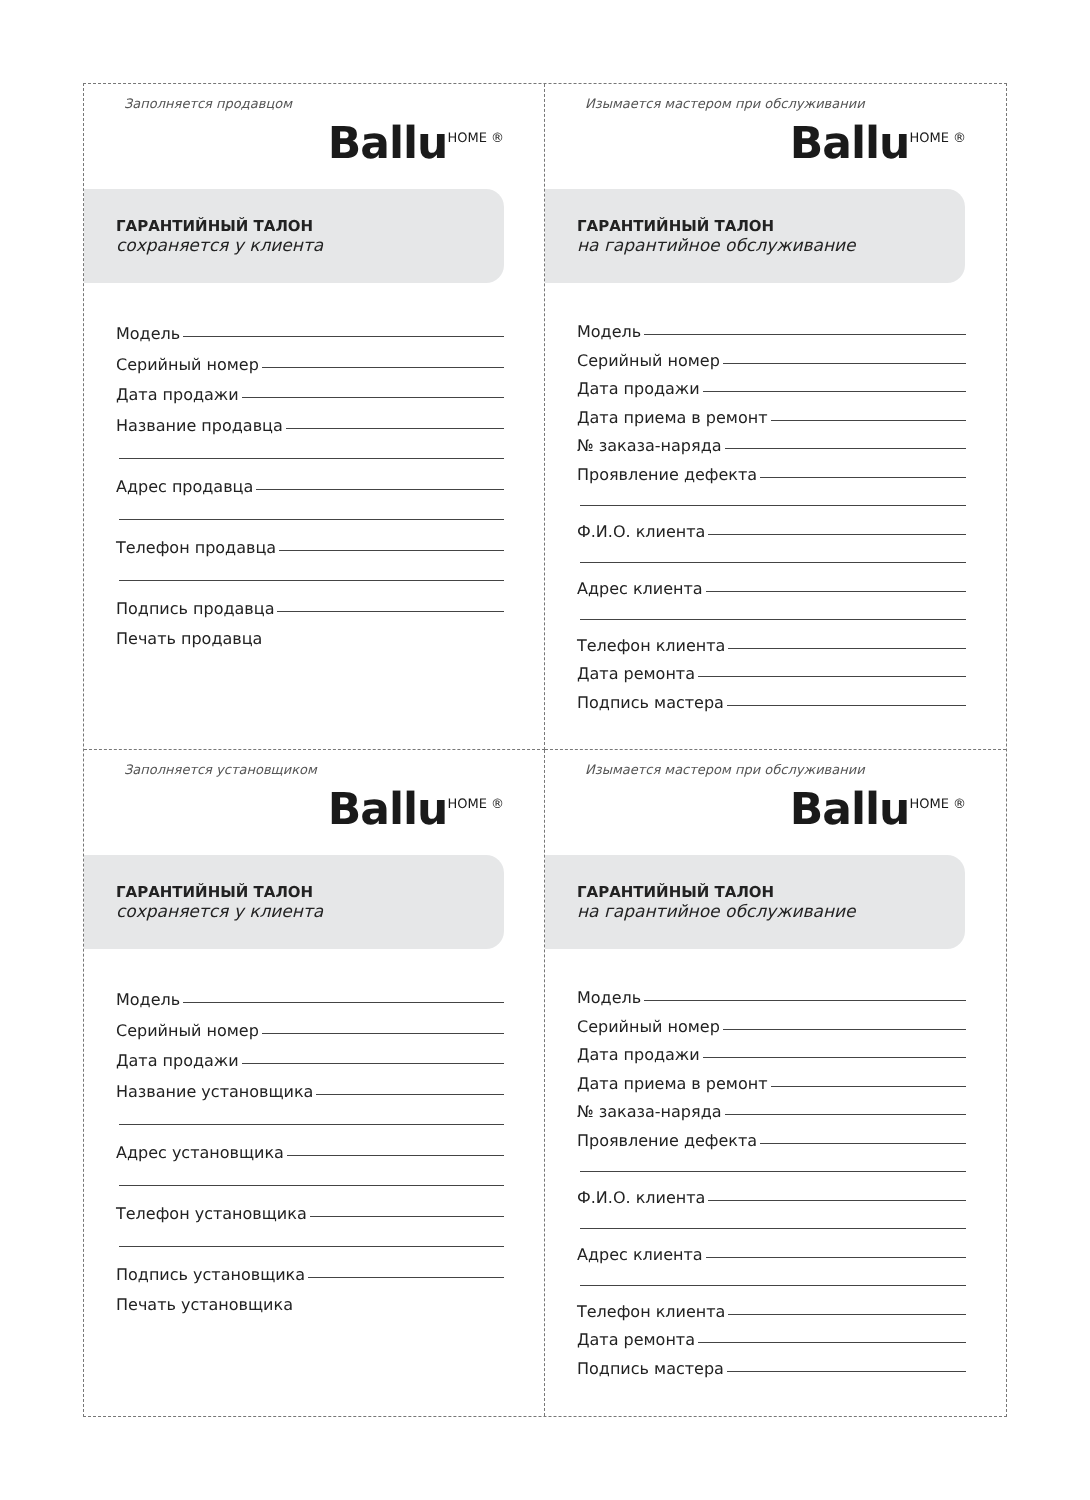Заполняется продавцом
Ballu<sup>HOME ®</sup>
ГАРАНТИЙНЫЙ ТАЛОН
сохраняется у клиента
Модель
Серийный номер
Дата продажи
Название продавца
Адрес продавца
Телефон продавца
Подпись продавца
Печать продавца
Изымается мастером при обслуживании
Ballu<sup>HOME ®</sup>
ГАРАНТИЙНЫЙ ТАЛОН
на гарантийное обслуживание
Модель
Серийный номер
Дата продажи
Дата приема в ремонт
№ заказа-наряда
Проявление дефекта
Ф.И.О. клиента
Адрес клиента
Телефон клиента
Дата ремонта
Подпись мастера
Заполняется установщиком
Ballu<sup>HOME ®</sup>
ГАРАНТИЙНЫЙ ТАЛОН
сохраняется у клиента
Модель
Серийный номер
Дата продажи
Название установщика
Адрес установщика
Телефон установщика
Подпись установщика
Печать установщика
Изымается мастером при обслуживании
Ballu<sup>HOME ®</sup>
ГАРАНТИЙНЫЙ ТАЛОН
на гарантийное обслуживание
Модель
Серийный номер
Дата продажи
Дата приема в ремонт
№ заказа-наряда
Проявление дефекта
Ф.И.О. клиента
Адрес клиента
Телефон клиента
Дата ремонта
Подпись мастера